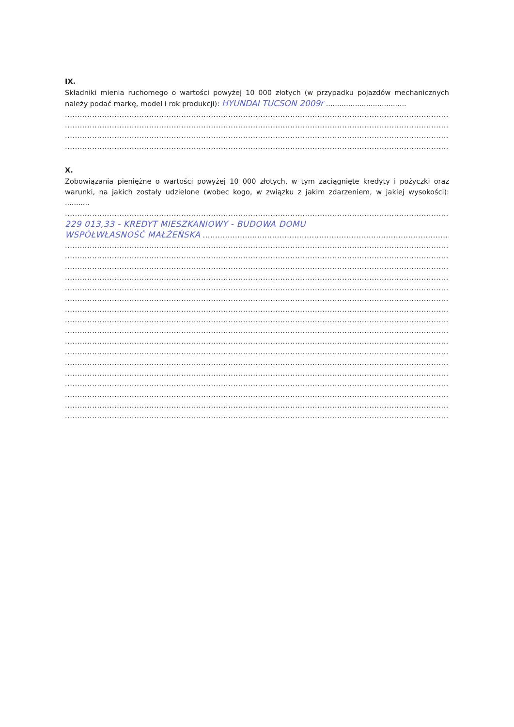IX.
Składniki mienia ruchomego o wartości powyżej 10 000 złotych (w przypadku pojazdów mechanicznych należy podać markę, model i rok produkcji): HYUNDAI TUCSON 2009r ....................................
...................................................................................................................................................................................
...................................................................................................................................................................................
...................................................................................................................................................................................
...................................................................................................................................................................................
X.
Zobowiązania pieniężne o wartości powyżej 10 000 złotych, w tym zaciągnięte kredyty i pożyczki oraz warunki, na jakich zostały udzielone (wobec kogo, w związku z jakim zdarzeniem, w jakiej wysokości): ...........
...................................................................................................................................................................................
229 013,33 - KREDYT MIESZKANIOWY - BUDOWA DOMU
WSPÓŁWŁASNOŚĆ MAŁŻEŃSKA ........................................................................................................
...................................................................................................................................................................................
...................................................................................................................................................................................
...................................................................................................................................................................................
...................................................................................................................................................................................
...................................................................................................................................................................................
...................................................................................................................................................................................
...................................................................................................................................................................................
...................................................................................................................................................................................
...................................................................................................................................................................................
...................................................................................................................................................................................
...................................................................................................................................................................................
...................................................................................................................................................................................
...................................................................................................................................................................................
...................................................................................................................................................................................
...................................................................................................................................................................................
...................................................................................................................................................................................
...................................................................................................................................................................................